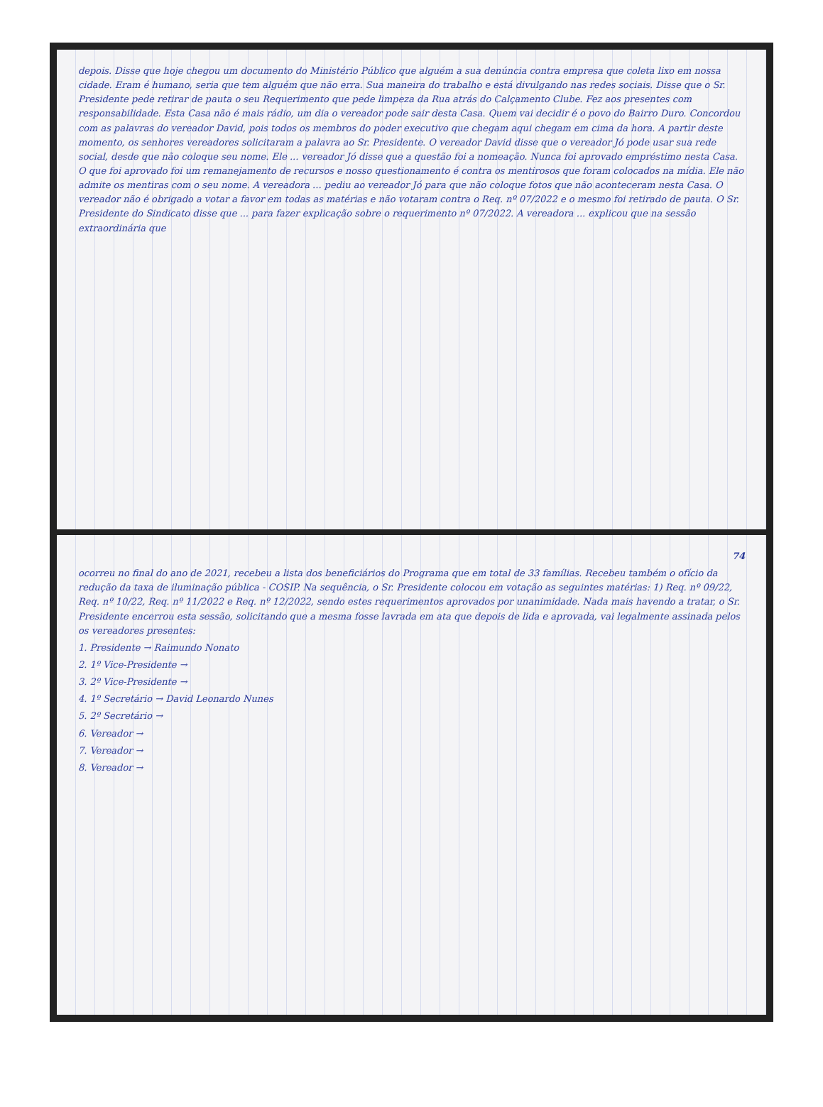depois. Disse que hoje chegou um documento do Ministério Público que alguém a sua denúncia contra empresa que coleta lixo em nossa cidade. Eram é humano, seria que tem alguém que não erra. Sua maneira do trabalho e está divulgando nas redes sociais. Disse que o Sr. Presidente pede retirar de pauta o seu Requerimento que pede limpeza da Rua atrás do Calçamento Clube. Fez aos presentes com responsabilidade. Esta Casa não é mais rádio, um dia o vereador pode sair desta Casa. Quem vai decidir é o povo do Bairro Duro. Concordou com as palavras do vereador David, pois todos os membros do poder executivo que chegam aqui chegam em cima da hora. A partir deste momento, os senhores vereadores solicitaram a palavra ao Sr. Presidente. O vereador David disse que o vereador Jó pode usar sua rede social, desde que não coloque seu nome. Ele ... vereador Jó disse que a questão foi a nomeação. Nunca foi aprovado empréstimo nesta Casa. O que foi aprovado foi um remanejamento de recursos e nosso questionamento é contra os mentirosos que foram colocados na mídia. Ele não admite os mentiras com o seu nome. A vereadora ... pediu ao vereador Jó para que não coloque fotos que não aconteceram nesta Casa. O vereador não é obrigado a votar a favor em todas as matérias e não votaram contra o Req. nº 07/2022 e o mesmo foi retirado de pauta. O Sr. Presidente do Sindicato disse que ... para fazer explicação sobre o requerimento nº 07/2022. A vereadora ... explicou que na sessão extraordinária que
74
ocorreu no final do ano de 2021, recebeu a lista dos beneficiários do Programa que em total de 33 famílias. Recebeu também o ofício da redução da taxa de iluminação pública - COSIP. Na sequência, o Sr. Presidente colocou em votação as seguintes matérias: 1) Req. nº 09/22, Req. nº 10/22, Req. nº 11/2022 e Req. nº 12/2022, sendo estes requerimentos aprovados por unanimidade. Nada mais havendo a tratar, o Sr. Presidente encerrou esta sessão, solicitando que a mesma fosse lavrada em ata que depois de lida e aprovada, vai legalmente assinada pelos os vereadores presentes:
1. Presidente → Raimundo Nonato
2. 1º Vice-Presidente →
3. 2º Vice-Presidente →
4. 1º Secretário → David Leonardo Nunes
5. 2º Secretário →
6. Vereador →
7. Vereador →
8. Vereador →